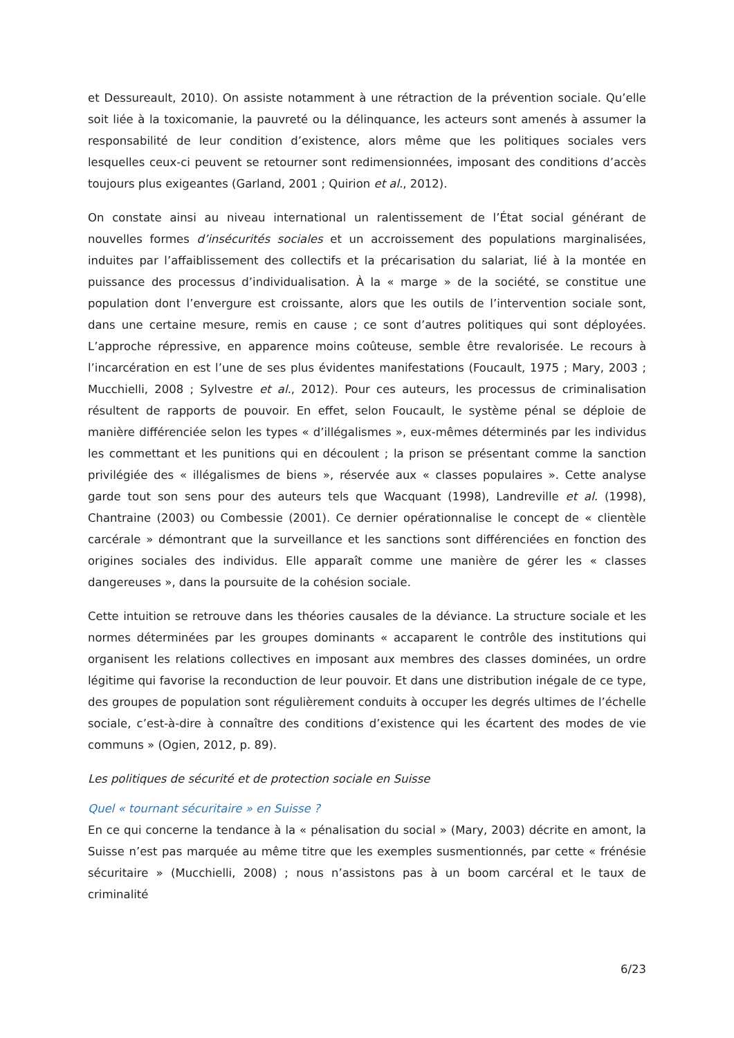et Dessureault, 2010). On assiste notamment à une rétraction de la prévention sociale. Qu’elle soit liée à la toxicomanie, la pauvreté ou la délinquance, les acteurs sont amenés à assumer la responsabilité de leur condition d’existence, alors même que les politiques sociales vers lesquelles ceux-ci peuvent se retourner sont redimensionnées, imposant des conditions d’accès toujours plus exigeantes (Garland, 2001 ; Quirion et al., 2012).
On constate ainsi au niveau international un ralentissement de l’État social générant de nouvelles formes d’insécurités sociales et un accroissement des populations marginalisées, induites par l’affaiblissement des collectifs et la précarisation du salariat, lié à la montée en puissance des processus d’individualisation. À la « marge » de la société, se constitue une population dont l’envergure est croissante, alors que les outils de l’intervention sociale sont, dans une certaine mesure, remis en cause ; ce sont d’autres politiques qui sont déployées. L’approche répressive, en apparence moins coûteuse, semble être revalorisée. Le recours à l’incarcération en est l’une de ses plus évidentes manifestations (Foucault, 1975 ; Mary, 2003 ; Mucchielli, 2008 ; Sylvestre et al., 2012). Pour ces auteurs, les processus de criminalisation résultent de rapports de pouvoir. En effet, selon Foucault, le système pénal se déploie de manière différenciée selon les types « d’illégalismes », eux-mêmes déterminés par les individus les commettant et les punitions qui en découlent ; la prison se présentant comme la sanction privilégiée des « illégalismes de biens », réservée aux « classes populaires ». Cette analyse garde tout son sens pour des auteurs tels que Wacquant (1998), Landreville et al. (1998), Chantraine (2003) ou Combessie (2001). Ce dernier opérationnalise le concept de « clientèle carcérale » démontrant que la surveillance et les sanctions sont différenciées en fonction des origines sociales des individus. Elle apparaît comme une manière de gérer les « classes dangereuses », dans la poursuite de la cohésion sociale.
Cette intuition se retrouve dans les théories causales de la déviance. La structure sociale et les normes déterminées par les groupes dominants « accaparent le contrôle des institutions qui organisent les relations collectives en imposant aux membres des classes dominées, un ordre légitime qui favorise la reconduction de leur pouvoir. Et dans une distribution inégale de ce type, des groupes de population sont régulièrement conduits à occuper les degrés ultimes de l’échelle sociale, c’est-à-dire à connaître des conditions d’existence qui les écartent des modes de vie communs » (Ogien, 2012, p. 89).
Les politiques de sécurité et de protection sociale en Suisse
Quel « tournant sécuritaire » en Suisse ?
En ce qui concerne la tendance à la « pénalisation du social » (Mary, 2003) décrite en amont, la Suisse n’est pas marquée au même titre que les exemples susmentionnés, par cette « frénésie sécuritaire » (Mucchielli, 2008) ; nous n’assistons pas à un boom carcéral et le taux de criminalité
6/23